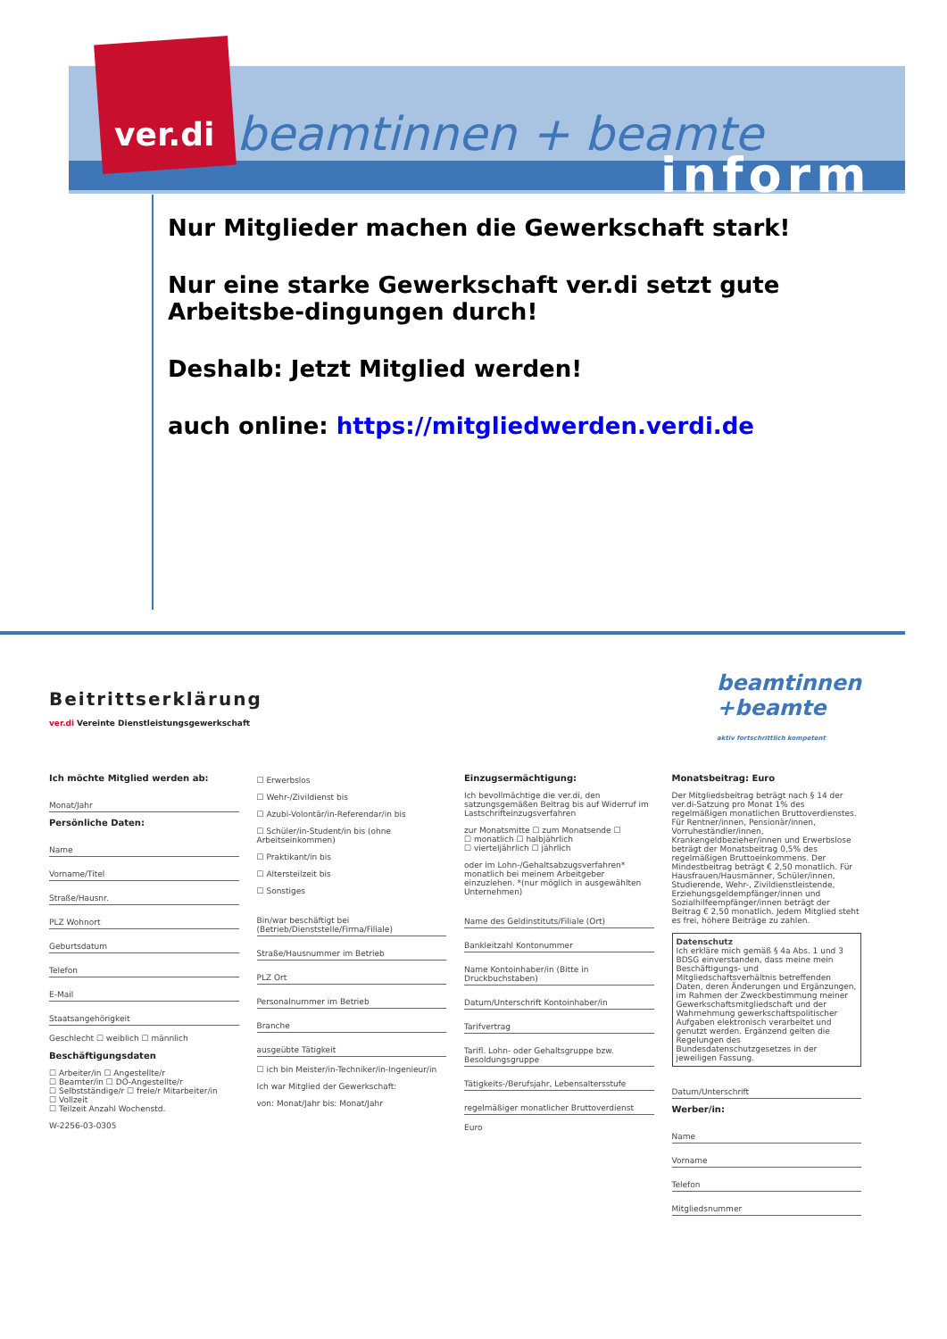ver.di beamtinnen + beamte
inform
Nur Mitglieder machen die Gewerkschaft stark!
Nur eine starke Gewerkschaft ver.di setzt gute Arbeitsbe-dingungen durch!
Deshalb: Jetzt Mitglied werden!
auch online: https://mitgliedwerden.verdi.de
Beitrittserklärung
ver.di Vereinte Dienstleistungsgewerkschaft
beamtinnen
+beamte
aktiv fortschrittlich kompetent
Ich möchte Mitglied werden ab:
Monat/Jahr
Persönliche Daten:
Name
Vorname/Titel
Straße/Hausnr.
PLZ Wohnort
Geburtsdatum
Telefon
E-Mail
Staatsangehörigkeit
Geschlecht ☐ weiblich ☐ männlich
Beschäftigungsdaten
☐ Arbeiter/in ☐ Angestellte/r
☐ Beamter/in ☐ DO-Angestellte/r
☐ Selbstständige/r ☐ freie/r Mitarbeiter/in
☐ Vollzeit
☐ Teilzeit Anzahl Wochenstd.
W-2256-03-0305
☐ Erwerbslos
☐ Wehr-/Zivildienst bis
☐ Azubi-Volontär/in-Referendar/in bis
☐ Schüler/in-Student/in bis (ohne Arbeitseinkommen)
☐ Praktikant/in bis
☐ Altersteilzeit bis
☐ Sonstiges
Bin/war beschäftigt bei (Betrieb/Dienststelle/Firma/Filiale)
Straße/Hausnummer im Betrieb
PLZ Ort
Personalnummer im Betrieb
Branche
ausgeübte Tätigkeit
☐ ich bin Meister/in-Techniker/in-Ingenieur/in
Ich war Mitglied der Gewerkschaft:
von: Monat/Jahr bis: Monat/Jahr
Einzugsermächtigung:
Ich bevollmächtige die ver.di, den satzungsgemäßen Beitrag bis auf Widerruf im Lastschrifteinzugsverfahren
zur Monatsmitte ☐ zum Monatsende ☐
☐ monatlich ☐ halbjährlich
☐ vierteljährlich ☐ jährlich
oder im Lohn-/Gehaltsabzugsverfahren* monatlich bei meinem Arbeitgeber einzuziehen. *(nur möglich in ausgewählten Unternehmen)
Name des Geldinstituts/Filiale (Ort)
Bankleitzahl Kontonummer
Name Kontoinhaber/in (Bitte in Druckbuchstaben)
Datum/Unterschrift Kontoinhaber/in
Tarifvertrag
Tarifl. Lohn- oder Gehaltsgruppe bzw. Besoldungsgruppe
Tätigkeits-/Berufsjahr, Lebensaltersstufe
regelmäßiger monatlicher Bruttoverdienst
Euro
Monatsbeitrag: Euro
Der Mitgliedsbeitrag beträgt nach § 14 der ver.di-Satzung pro Monat 1% des regelmäßigen monatlichen Bruttoverdienstes. Für Rentner/innen, Pensionär/innen, Vorruheständler/innen, Krankengeldbezieher/innen und Erwerbslose beträgt der Monatsbeitrag 0,5% des regelmäßigen Bruttoeinkommens. Der Mindestbeitrag beträgt € 2,50 monatlich. Für Hausfrauen/Hausmänner, Schüler/innen, Studierende, Wehr-, Zivildienstleistende, Erziehungsgeldempfänger/innen und Sozialhilfeempfänger/innen beträgt der Beitrag € 2,50 monatlich. Jedem Mitglied steht es frei, höhere Beiträge zu zahlen.
Datenschutz
Ich erkläre mich gemäß § 4a Abs. 1 und 3 BDSG einverstanden, dass meine mein Beschäftigungs- und Mitgliedschaftsverhältnis betreffenden Daten, deren Änderungen und Ergänzungen, im Rahmen der Zweckbestimmung meiner Gewerkschaftsmitgliedschaft und der Wahrnehmung gewerkschaftspolitischer Aufgaben elektronisch verarbeitet und genutzt werden. Ergänzend gelten die Regelungen des Bundesdatenschutzgesetzes in der jeweiligen Fassung.
Datum/Unterschrift
Werber/in:
Name
Vorname
Telefon
Mitgliedsnummer